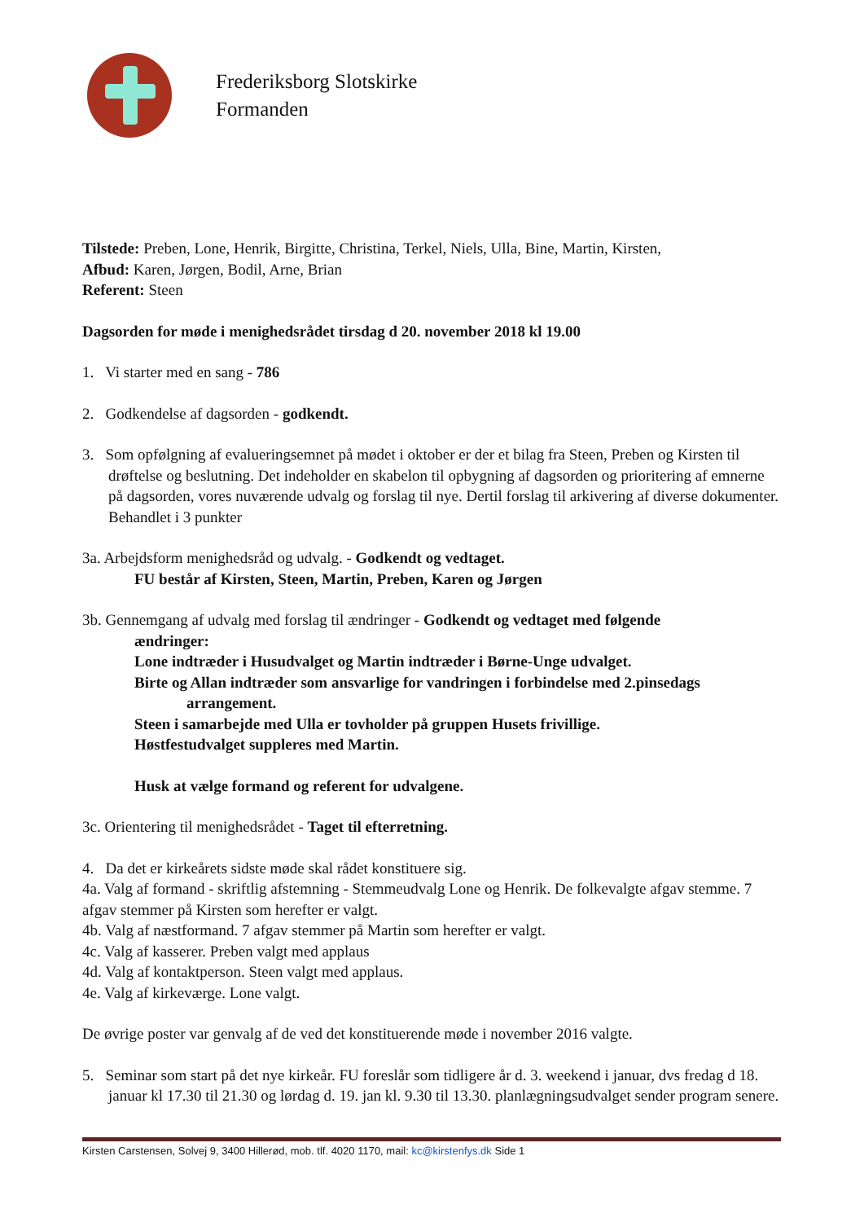Frederiksborg Slotskirke
Formanden
Tilstede: Preben, Lone, Henrik, Birgitte, Christina, Terkel, Niels, Ulla, Bine, Martin, Kirsten,
Afbud: Karen, Jørgen, Bodil, Arne, Brian
Referent: Steen
Dagsorden for møde i menighedsrådet tirsdag d 20. november 2018 kl 19.00
1. Vi starter med en sang - 786
2. Godkendelse af dagsorden - godkendt.
3. Som opfølgning af evalueringsemnet på mødet i oktober er der et bilag fra Steen, Preben og Kirsten til drøftelse og beslutning. Det indeholder en skabelon til opbygning af dagsorden og prioritering af emnerne på dagsorden, vores nuværende udvalg og forslag til nye. Dertil forslag til arkivering af diverse dokumenter. Behandlet i 3 punkter
3a. Arbejdsform menighedsråd og udvalg. - Godkendt og vedtaget.
FU består af Kirsten, Steen, Martin, Preben, Karen og Jørgen
3b. Gennemgang af udvalg med forslag til ændringer - Godkendt og vedtaget med følgende
ændringer:
Lone indtræder i Husudvalget og Martin indtræder i Børne-Unge udvalget.
Birte og Allan indtræder som ansvarlige for vandringen i forbindelse med 2.pinsedags
arrangement.
Steen i samarbejde med Ulla er tovholder på gruppen Husets frivillige.
Høstfestudvalget suppleres med Martin.
Husk at vælge formand og referent for udvalgene.
3c. Orientering til menighedsrådet - Taget til efterretning.
4. Da det er kirkeårets sidste møde skal rådet konstituere sig.
4a. Valg af formand - skriftlig afstemning - Stemmeudvalg Lone og Henrik. De folkevalgte afgav stemme. 7 afgav stemmer på Kirsten som herefter er valgt.
4b. Valg af næstformand. 7 afgav stemmer på Martin som herefter er valgt.
4c. Valg af kasserer. Preben valgt med applaus
4d. Valg af kontaktperson. Steen valgt med applaus.
4e. Valg af kirkeværge. Lone valgt.
De øvrige poster var genvalg af de ved det konstituerende møde i november 2016 valgte.
5. Seminar som start på det nye kirkeår. FU foreslår som tidligere år d. 3. weekend i januar, dvs fredag d 18. januar kl 17.30 til 21.30 og lørdag d. 19. jan kl. 9.30 til 13.30. planlægningsudvalget sender program senere.
Kirsten Carstensen, Solvej 9, 3400 Hillerød, mob. tlf. 4020 1170, mail: kc@kirstenfys.dk Side 1